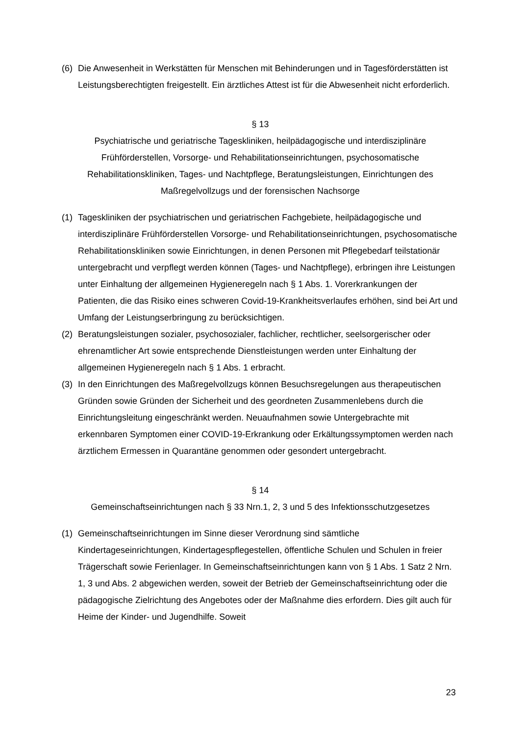(6) Die Anwesenheit in Werkstätten für Menschen mit Behinderungen und in Tagesförderstätten ist Leistungsberechtigten freigestellt. Ein ärztliches Attest ist für die Abwesenheit nicht erforderlich.
§ 13
Psychiatrische und geriatrische Tageskliniken, heilpädagogische und interdisziplinäre Frühförderstellen, Vorsorge- und Rehabilitationseinrichtungen, psychosomatische Rehabilitationskliniken, Tages- und Nachtpflege, Beratungsleistungen, Einrichtungen des Maßregelvollzugs und der forensischen Nachsorge
(1) Tageskliniken der psychiatrischen und geriatrischen Fachgebiete, heilpädagogische und interdisziplinäre Frühförderstellen Vorsorge- und Rehabilitationseinrichtungen, psychosomatische Rehabilitationskliniken sowie Einrichtungen, in denen Personen mit Pflegebedarf teilstationär untergebracht und verpflegt werden können (Tages- und Nachtpflege), erbringen ihre Leistungen unter Einhaltung der allgemeinen Hygieneregeln nach § 1 Abs. 1. Vorerkrankungen der Patienten, die das Risiko eines schweren Covid-19-Krankheitsverlaufes erhöhen, sind bei Art und Umfang der Leistungserbringung zu berücksichtigen.
(2) Beratungsleistungen sozialer, psychosozialer, fachlicher, rechtlicher, seelsorgerischer oder ehrenamtlicher Art sowie entsprechende Dienstleistungen werden unter Einhaltung der allgemeinen Hygieneregeln nach § 1 Abs. 1 erbracht.
(3) In den Einrichtungen des Maßregelvollzugs können Besuchsregelungen aus therapeutischen Gründen sowie Gründen der Sicherheit und des geordneten Zusammenlebens durch die Einrichtungsleitung eingeschränkt werden. Neuaufnahmen sowie Untergebrachte mit erkennbaren Symptomen einer COVID-19-Erkrankung oder Erkältungssymptomen werden nach ärztlichem Ermessen in Quarantäne genommen oder gesondert untergebracht.
§ 14
Gemeinschaftseinrichtungen nach § 33 Nrn.1, 2, 3 und 5 des Infektionsschutzgesetzes
(1) Gemeinschaftseinrichtungen im Sinne dieser Verordnung sind sämtliche Kindertageseinrichtungen, Kindertagespflegestellen, öffentliche Schulen und Schulen in freier Trägerschaft sowie Ferienlager. In Gemeinschaftseinrichtungen kann von § 1 Abs. 1 Satz 2 Nrn. 1, 3 und Abs. 2 abgewichen werden, soweit der Betrieb der Gemeinschaftseinrichtung oder die pädagogische Zielrichtung des Angebotes oder der Maßnahme dies erfordern. Dies gilt auch für Heime der Kinder- und Jugendhilfe. Soweit
23